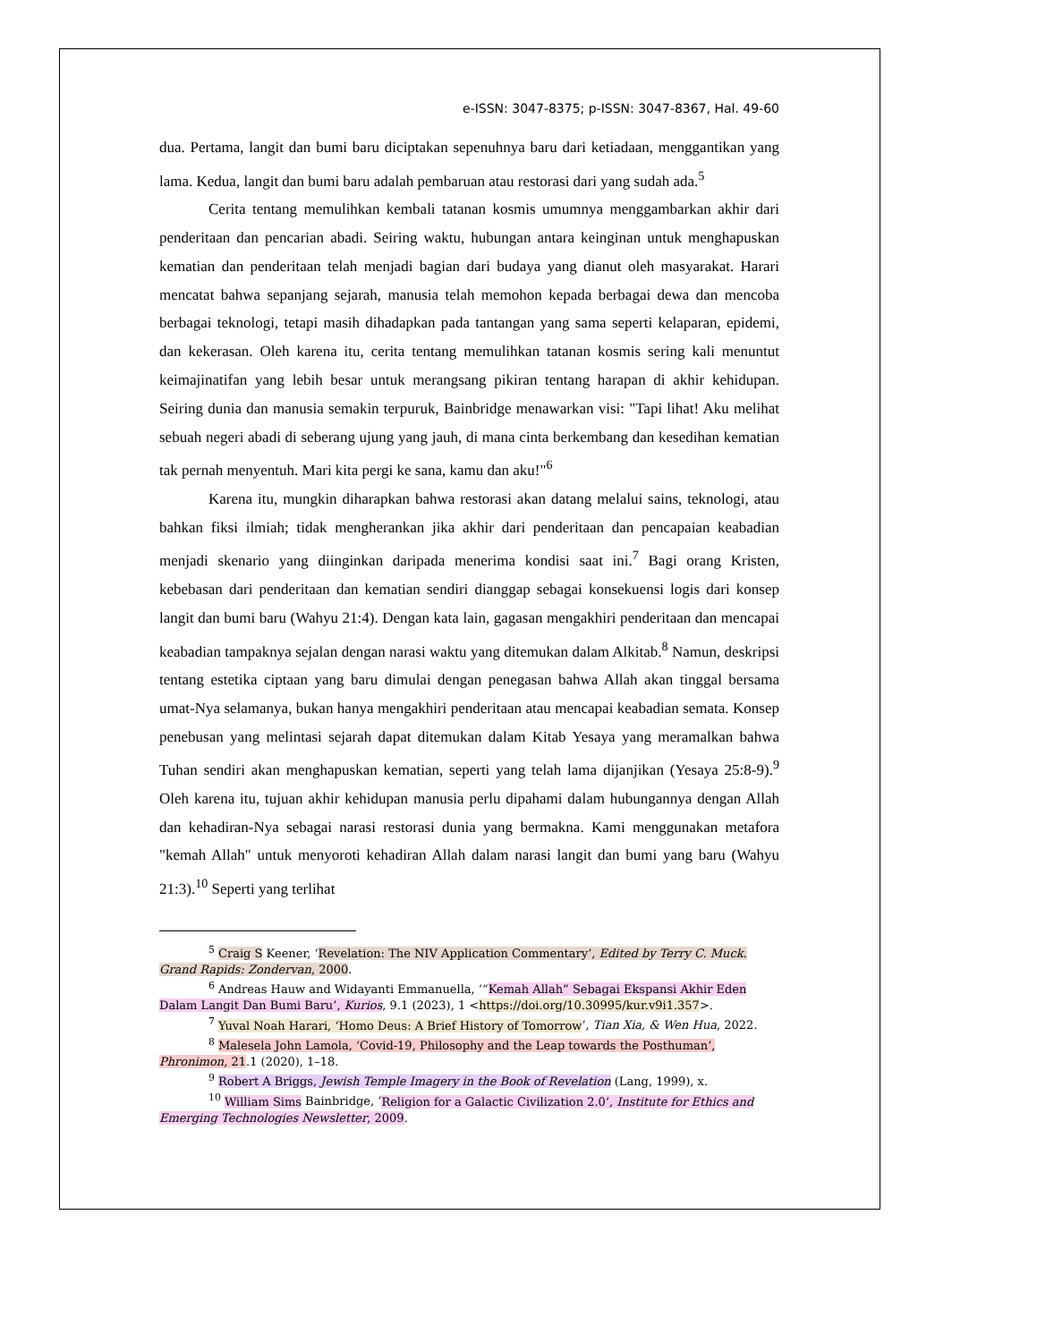e-ISSN: 3047-8375; p-ISSN: 3047-8367, Hal. 49-60
dua. Pertama, langit dan bumi baru diciptakan sepenuhnya baru dari ketiadaan, menggantikan yang lama. Kedua, langit dan bumi baru adalah pembaruan atau restorasi dari yang sudah ada.<sup>5</sup>
Cerita tentang memulihkan kembali tatanan kosmis umumnya menggambarkan akhir dari penderitaan dan pencarian abadi. Seiring waktu, hubungan antara keinginan untuk menghapuskan kematian dan penderitaan telah menjadi bagian dari budaya yang dianut oleh masyarakat. Harari mencatat bahwa sepanjang sejarah, manusia telah memohon kepada berbagai dewa dan mencoba berbagai teknologi, tetapi masih dihadapkan pada tantangan yang sama seperti kelaparan, epidemi, dan kekerasan. Oleh karena itu, cerita tentang memulihkan tatanan kosmis sering kali menuntut keimajinatifan yang lebih besar untuk merangsang pikiran tentang harapan di akhir kehidupan. Seiring dunia dan manusia semakin terpuruk, Bainbridge menawarkan visi: "Tapi lihat! Aku melihat sebuah negeri abadi di seberang ujung yang jauh, di mana cinta berkembang dan kesedihan kematian tak pernah menyentuh. Mari kita pergi ke sana, kamu dan aku!"<sup>6</sup>
Karena itu, mungkin diharapkan bahwa restorasi akan datang melalui sains, teknologi, atau bahkan fiksi ilmiah; tidak mengherankan jika akhir dari penderitaan dan pencapaian keabadian menjadi skenario yang diinginkan daripada menerima kondisi saat ini.<sup>7</sup> Bagi orang Kristen, kebebasan dari penderitaan dan kematian sendiri dianggap sebagai konsekuensi logis dari konsep langit dan bumi baru (Wahyu 21:4). Dengan kata lain, gagasan mengakhiri penderitaan dan mencapai keabadian tampaknya sejalan dengan narasi waktu yang ditemukan dalam Alkitab.<sup>8</sup> Namun, deskripsi tentang estetika ciptaan yang baru dimulai dengan penegasan bahwa Allah akan tinggal bersama umat-Nya selamanya, bukan hanya mengakhiri penderitaan atau mencapai keabadian semata. Konsep penebusan yang melintasi sejarah dapat ditemukan dalam Kitab Yesaya yang meramalkan bahwa Tuhan sendiri akan menghapuskan kematian, seperti yang telah lama dijanjikan (Yesaya 25:8-9).<sup>9</sup> Oleh karena itu, tujuan akhir kehidupan manusia perlu dipahami dalam hubungannya dengan Allah dan kehadiran-Nya sebagai narasi restorasi dunia yang bermakna. Kami menggunakan metafora "kemah Allah" untuk menyoroti kehadiran Allah dalam narasi langit dan bumi yang baru (Wahyu 21:3).<sup>10</sup> Seperti yang terlihat
<sup>5</sup> Craig S Keener, ‘Revelation: The NIV Application Commentary’, Edited by Terry C. Muck. Grand Rapids: Zondervan, 2000.
<sup>6</sup> Andreas Hauw and Widayanti Emmanuella, ‘“Kemah Allah” Sebagai Ekspansi Akhir Eden Dalam Langit Dan Bumi Baru’, Kurios, 9.1 (2023), 1 <https://doi.org/10.30995/kur.v9i1.357>.
<sup>7</sup> Yuval Noah Harari, ‘Homo Deus: A Brief History of Tomorrow’, Tian Xia, & Wen Hua, 2022.
<sup>8</sup> Malesela John Lamola, ‘Covid-19, Philosophy and the Leap towards the Posthuman’, Phronimon, 21.1 (2020), 1–18.
<sup>9</sup> Robert A Briggs, Jewish Temple Imagery in the Book of Revelation (Lang, 1999), x.
<sup>10</sup> William Sims Bainbridge, ‘Religion for a Galactic Civilization 2.0’, Institute for Ethics and Emerging Technologies Newsletter, 2009.